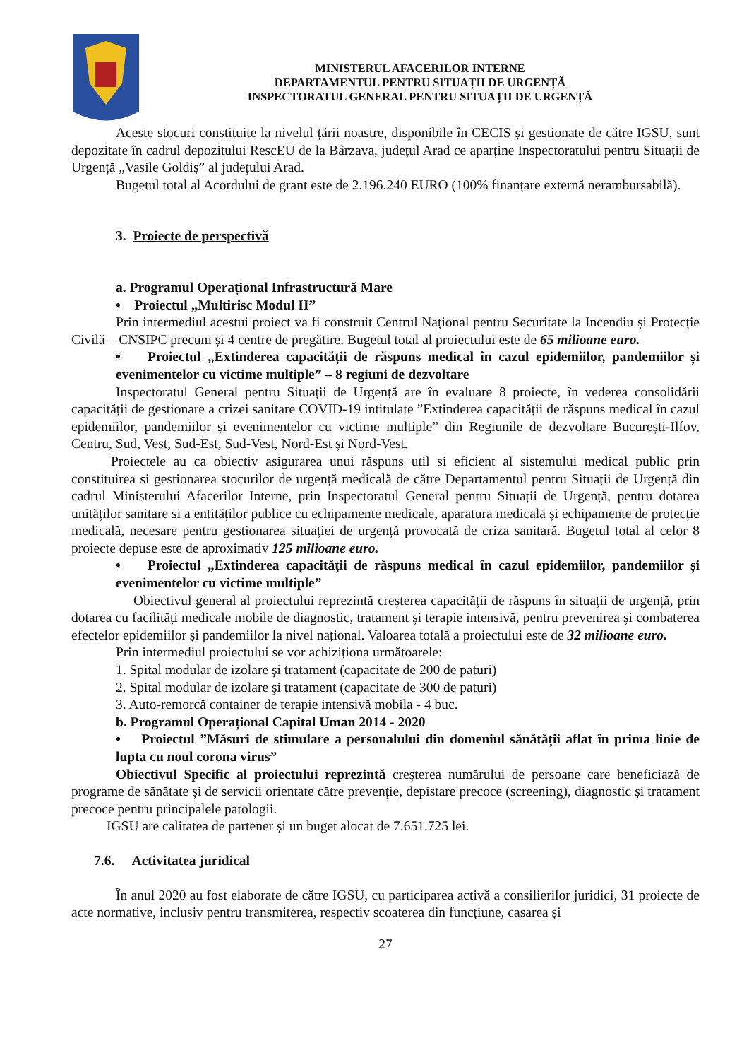MINISTERUL AFACERILOR INTERNE
DEPARTAMENTUL PENTRU SITUAȚII DE URGENȚĂ
INSPECTORATUL GENERAL PENTRU SITUAȚII DE URGENȚĂ
Aceste stocuri constituite la nivelul țării noastre, disponibile în CECIS și gestionate de către IGSU, sunt depozitate în cadrul depozitului RescEU de la Bârzava, județul Arad ce aparține Inspectoratului pentru Situații de Urgență „Vasile Goldiș” al județului Arad.
Bugetul total al Acordului de grant este de 2.196.240 EURO (100% finanțare externă nerambursabilă).
3. Proiecte de perspectivă
a. Programul Operațional Infrastructură Mare
• Proiectul „Multirisc Modul II”
Prin intermediul acestui proiect va fi construit Centrul Național pentru Securitate la Incendiu și Protecție Civilă – CNSIPC precum și 4 centre de pregătire. Bugetul total al proiectului este de 65 milioane euro.
• Proiectul „Extinderea capacității de răspuns medical în cazul epidemiilor, pandemiilor și evenimentelor cu victime multiple” – 8 regiuni de dezvoltare
Inspectoratul General pentru Situații de Urgență are în evaluare 8 proiecte, în vederea consolidării capacității de gestionare a crizei sanitare COVID-19 intitulate ”Extinderea capacității de răspuns medical în cazul epidemiilor, pandemiilor și evenimentelor cu victime multiple” din Regiunile de dezvoltare București-Ilfov, Centru, Sud, Vest, Sud-Est, Sud-Vest, Nord-Est și Nord-Vest.
Proiectele au ca obiectiv asigurarea unui răspuns util si eficient al sistemului medical public prin constituirea si gestionarea stocurilor de urgență medicală de către Departamentul pentru Situații de Urgență din cadrul Ministerului Afacerilor Interne, prin Inspectoratul General pentru Situații de Urgență, pentru dotarea unităților sanitare si a entităților publice cu echipamente medicale, aparatura medicală și echipamente de protecție medicală, necesare pentru gestionarea situației de urgență provocată de criza sanitară. Bugetul total al celor 8 proiecte depuse este de aproximativ 125 milioane euro.
• Proiectul „Extinderea capacității de răspuns medical în cazul epidemiilor, pandemiilor și evenimentelor cu victime multiple”
Obiectivul general al proiectului reprezintă creșterea capacității de răspuns în situații de urgență, prin dotarea cu facilități medicale mobile de diagnostic, tratament și terapie intensivă, pentru prevenirea și combaterea efectelor epidemiilor și pandemiilor la nivel național. Valoarea totală a proiectului este de 32 milioane euro.
Prin intermediul proiectului se vor achiziționa următoarele:
1. Spital modular de izolare şi tratament (capacitate de 200 de paturi)
2. Spital modular de izolare şi tratament (capacitate de 300 de paturi)
3. Auto-remorcă container de terapie intensivă mobila - 4 buc.
b. Programul Operațional Capital Uman 2014 - 2020
• Proiectul ”Măsuri de stimulare a personalului din domeniul sănătății aflat în prima linie de lupta cu noul corona virus”
Obiectivul Specific al proiectului reprezintă creșterea numărului de persoane care beneficiază de programe de sănătate și de servicii orientate către prevenție, depistare precoce (screening), diagnostic și tratament precoce pentru principalele patologii.
IGSU are calitatea de partener și un buget alocat de 7.651.725 lei.
7.6. Activitatea juridical
În anul 2020 au fost elaborate de către IGSU, cu participarea activă a consilierilor juridici, 31 proiecte de acte normative, inclusiv pentru transmiterea, respectiv scoaterea din funcțiune, casarea și
27